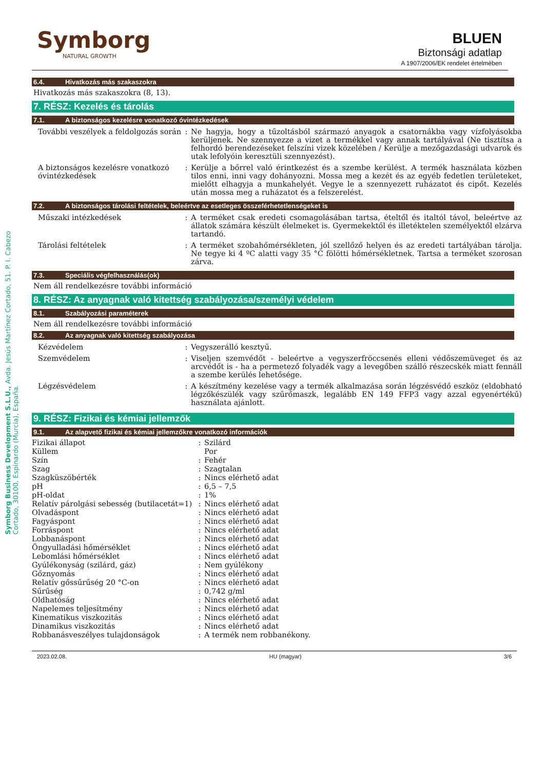Symborg Business Development S.L.U., Avda. Jesús Martínez Cortado, 51. P. I. Cabezo Cortado, 30100, Espinardo (Murcia), España.
Symborg
NATURAL GROWTH
BLUEN
Biztonsági adatlap
A 1907/2006/EK rendelet értelmében
6.4. Hivatkozás más szakaszokra
Hivatkozás más szakaszokra (8, 13).
7. RÉSZ: Kezelés és tárolás
7.1. A biztonságos kezelésre vonatkozó óvintézkedések
| További veszélyek a feldolgozás során | : | Ne hagyja, hogy a tűzoltásból származó anyagok a csatornákba vagy vízfolyásokba kerüljenek. Ne szennyezze a vizet a termékkel vagy annak tartályával (Ne tisztítsa a felhordó berendezéseket felszíni vizek közelében / Kerülje a mezőgazdasági udvarok és utak lefolyóin keresztüli szennyezést). |
| A biztonságos kezelésre vonatkozó óvintézkedések | : | Kerülje a bőrrel való érintkezést és a szembe kerülést. A termék használata közben tilos enni, inni vagy dohányozni. Mossa meg a kezét és az egyéb fedetlen területeket, mielőtt elhagyja a munkahelyét. Vegye le a szennyezett ruházatot és cipőt. Kezelés után mossa meg a ruházatot és a felszerelést. |
7.2. A biztonságos tárolási feltételek, beleértve az esetleges összeférhetetlenségeket is
| Műszaki intézkedések | : | A terméket csak eredeti csomagolásában tartsa, ételtől és italtól távol, beleértve az állatok számára készült élelmeket is. Gyermekektől és illetéktelen személyektől elzárva tartandó. |
| Tárolási feltételek | : | A terméket szobahőmérsékleten, jól szellőző helyen és az eredeti tartályában tárolja. Ne tegye ki 4 ºC alatti vagy 35 °C fölötti hőmérsékletnek. Tartsa a terméket szorosan zárva. |
7.3. Speciális végfelhasználás(ok)
Nem áll rendelkezésre további információ
8. RÉSZ: Az anyagnak való kitettség szabályozása/személyi védelem
8.1. Szabályozási paraméterek
Nem áll rendelkezésre további információ
8.2. Az anyagnak való kitettség szabályozása
| Kézvédelem | : | Vegyszerálló kesztyű. |
| Szemvédelem | : | Viseljen szemvédőt - beleértve a vegyszerfröccsenés elleni védőszemüveget és az arcvédőt is - ha a permetező folyadék vagy a levegőben szálló részecskék miatt fennáll a szembe kerülés lehetősége. |
| Légzésvédelem | : | A készítmény kezelése vagy a termék alkalmazása során légzésvédő eszköz (eldobható légzőkészülék vagy szűrőmaszk, legalább EN 149 FFP3 vagy azzal egyenértékű) használata ajánlott. |
9. RÉSZ: Fizikai és kémiai jellemzők
9.1. Az alapvető fizikai és kémiai jellemzőkre vonatkozó információk
| Fizikai állapot | : | Szilárd |
| Küllem | | Por |
| Szín | : | Fehér |
| Szag | : | Szagtalan |
| Szagküszöbérték | : | Nincs elérhető adat |
| pH | : | 6,5 – 7,5 |
| pH-oldat | : | 1% |
| Relatív párolgási sebesség (butilacetát=1) | : | Nincs elérhető adat |
| Olvadáspont | : | Nincs elérhető adat |
| Fagyáspont | : | Nincs elérhető adat |
| Forráspont | : | Nincs elérhető adat |
| Lobbanáspont | : | Nincs elérhető adat |
| Öngyulladási hőmérséklet | : | Nincs elérhető adat |
| Lebomlási hőmérséklet | : | Nincs elérhető adat |
| Gyúlékonyság (szilárd, gáz) | : | Nem gyúlékony |
| Gőznyomás | : | Nincs elérhető adat |
| Relatív gőssűrűség 20 °C-on | : | Nincs elérhető adat |
| Sűrűség | : | 0,742 g/ml |
| Oldhatóság | : | Nincs elérhető adat |
| Napelemes teljesítmény | : | Nincs elérhető adat |
| Kinematikus viszkozitás | : | Nincs elérhető adat |
| Dinamikus viszkozitás | : | Nincs elérhető adat |
| Robbanásveszélyes tulajdonságok | : | A termék nem robbanékony. |
2023.02.08. HU (magyar) 3/6